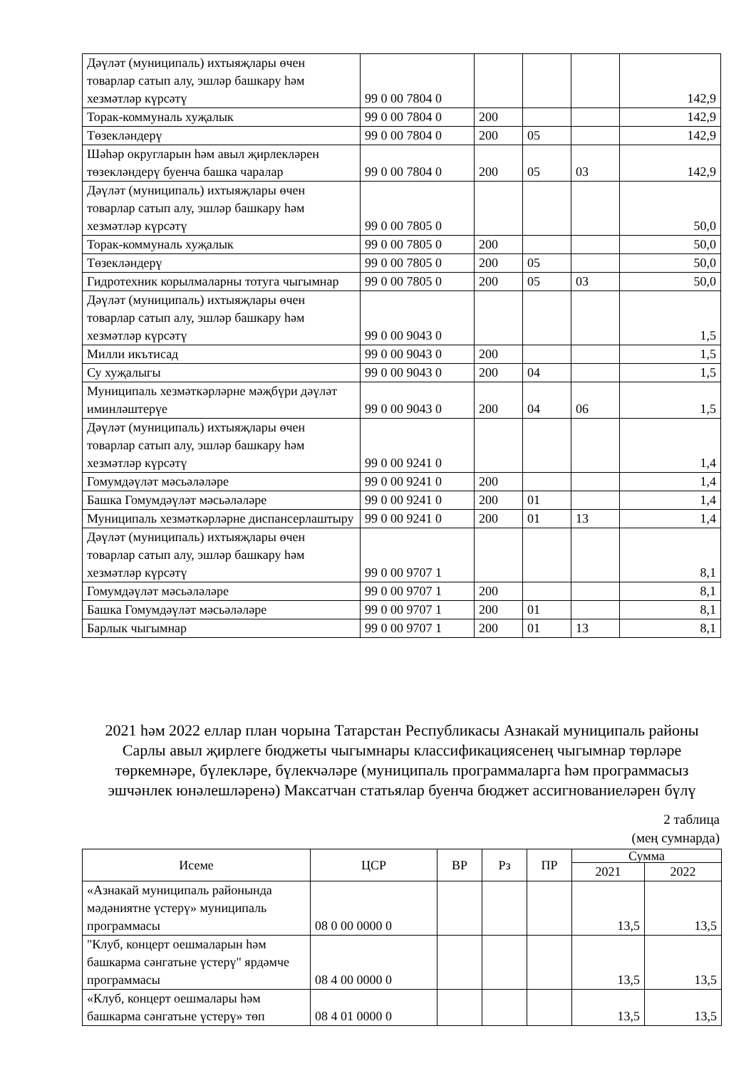| Дәүләт (муниципаль) ихтыяҗлары өчен товарлар сатып алу, эшләр башкару һәм хезмәтләр күрсәтү | 99 0 00 7804 0 | | | | 142,9 |
| Торак-коммуналь хуҗалык | 99 0 00 7804 0 | 200 | | | 142,9 |
| Төзекләндерү | 99 0 00 7804 0 | 200 | 05 | | 142,9 |
| Шәһәр округларын һәм авыл җирлекләрен төзекләндерү буенча башка чаралар | 99 0 00 7804 0 | 200 | 05 | 03 | 142,9 |
| Дәүләт (муниципаль) ихтыяҗлары өчен товарлар сатып алу, эшләр башкару һәм хезмәтләр күрсәтү | 99 0 00 7805 0 | | | | 50,0 |
| Торак-коммуналь хуҗалык | 99 0 00 7805 0 | 200 | | | 50,0 |
| Төзекләндерү | 99 0 00 7805 0 | 200 | 05 | | 50,0 |
| Гидротехник корылмаларны тотуга чыгымнар | 99 0 00 7805 0 | 200 | 05 | 03 | 50,0 |
| Дәүләт (муниципаль) ихтыяҗлары өчен товарлар сатып алу, эшләр башкару һәм хезмәтләр күрсәтү | 99 0 00 9043 0 | | | | 1,5 |
| Милли икътисад | 99 0 00 9043 0 | 200 | | | 1,5 |
| Су хуҗалыгы | 99 0 00 9043 0 | 200 | 04 | | 1,5 |
| Муниципаль хезмәткәрләрне мәҗбүри дәүләт иминләштерүе | 99 0 00 9043 0 | 200 | 04 | 06 | 1,5 |
| Дәүләт (муниципаль) ихтыяҗлары өчен товарлар сатып алу, эшләр башкару һәм хезмәтләр күрсәтү | 99 0 00 9241 0 | | | | 1,4 |
| Гомумдәүләт мәсьәләләре | 99 0 00 9241 0 | 200 | | | 1,4 |
| Башка Гомумдәүләт мәсьәләләре | 99 0 00 9241 0 | 200 | 01 | | 1,4 |
| Муниципаль хезмәткәрләрне диспансерлаштыру | 99 0 00 9241 0 | 200 | 01 | 13 | 1,4 |
| Дәүләт (муниципаль) ихтыяҗлары өчен товарлар сатып алу, эшләр башкару һәм хезмәтләр күрсәтү | 99 0 00 9707 1 | | | | 8,1 |
| Гомумдәүләт мәсьәләләре | 99 0 00 9707 1 | 200 | | | 8,1 |
| Башка Гомумдәүләт мәсьәләләре | 99 0 00 9707 1 | 200 | 01 | | 8,1 |
| Барлык чыгымнар | 99 0 00 9707 1 | 200 | 01 | 13 | 8,1 |
2021 һәм 2022 еллар план чорына Татарстан Республикасы Азнакай муниципаль районы Сарлы авыл җирлеге бюджеты чыгымнары классификациясенең чыгымнар төрләре төркемнәре, бүлекләре, бүлекчәләре (муниципаль программаларга һәм программасыз эшчәнлек юнәлешләренә) Максатчан статьялар буенча бюджет ассигнованиеләрен бүлү
2 таблица
(мең сумнарда)
| Исеме | ЦСР | ВР | Рз | ПР | Сумма | |
| --- | --- | --- | --- | --- | --- | --- |
| | | | | | 2021 | 2022 |
| «Азнакай муниципаль районында мәдәниятне үстерү» муниципаль программасы | 08 0 00 0000 0 | | | | 13,5 | 13,5 |
| "Клуб, концерт оешмаларын һәм башкарма сәнгатьне үстерү" ярдәмче программасы | 08 4 00 0000 0 | | | | 13,5 | 13,5 |
| «Клуб, концерт оешмалары һәм башкарма сәнгатьне үстерү» төп | 08 4 01 0000 0 | | | | 13,5 | 13,5 |